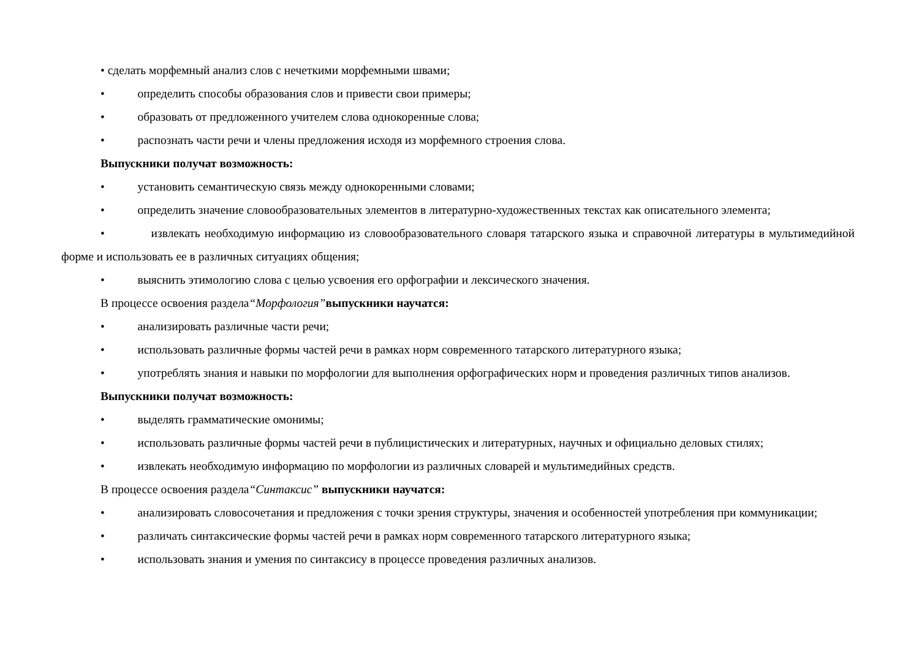• сделать морфемный анализ слов с нечеткими морфемными швами;
• определить способы образования слов и привести свои примеры;
• образовать от предложенного учителем слова однокоренные слова;
• распознать части речи и члены предложения исходя из морфемного строения слова.
Выпускники получат возможность:
• установить семантическую связь между однокоренными словами;
• определить значение словообразовательных элементов в литературно-художественных текстах как описательного элемента;
• извлекать необходимую информацию из словообразовательного словаря татарского языка и справочной литературы в мультимедийной форме и использовать ее в различных ситуациях общения;
• выяснить этимологию слова с целью усвоения его орфографии и лексического значения.
В процессе освоения раздела“Морфология”выпускники научатся:
• анализировать различные части речи;
• использовать различные формы частей речи в рамках норм современного татарского литературного языка;
• употреблять знания и навыки по морфологии для выполнения орфографических норм и проведения различных типов анализов.
Выпускники получат возможность:
• выделять грамматические омонимы;
• использовать различные формы частей речи в публицистических и литературных, научных и официально деловых стилях;
• извлекать необходимую информацию по морфологии из различных словарей и мультимедийных средств.
В процессе освоения раздела“Синтаксис” выпускники научатся:
• анализировать словосочетания и предложения с точки зрения структуры, значения и особенностей употребления при коммуникации;
• различать синтаксические формы частей речи в рамках норм современного татарского литературного языка;
• использовать знания и умения по синтаксису в процессе проведения различных анализов.